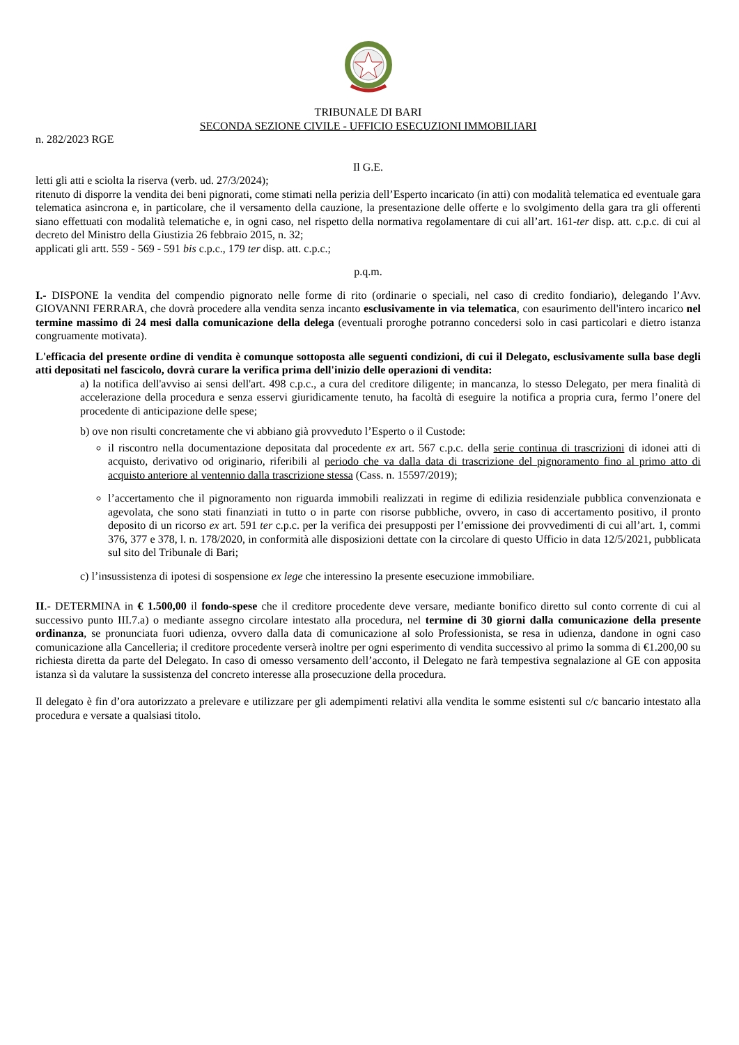TRIBUNALE DI BARI
SECONDA SEZIONE CIVILE - UFFICIO ESECUZIONI IMMOBILIARI
n. 282/2023 RGE
Il G.E.
letti gli atti e sciolta la riserva (verb. ud. 27/3/2024);
ritenuto di disporre la vendita dei beni pignorati, come stimati nella perizia dell’Esperto incaricato (in atti) con modalità telematica ed eventuale gara telematica asincrona e, in particolare, che il versamento della cauzione, la presentazione delle offerte e lo svolgimento della gara tra gli offerenti siano effettuati con modalità telematiche e, in ogni caso, nel rispetto della normativa regolamentare di cui all’art. 161-ter disp. att. c.p.c. di cui al decreto del Ministro della Giustizia 26 febbraio 2015, n. 32;
applicati gli artt. 559 - 569 - 591 bis c.p.c., 179 ter disp. att. c.p.c.;
p.q.m.
I.- DISPONE la vendita del compendio pignorato nelle forme di rito (ordinarie o speciali, nel caso di credito fondiario), delegando l’Avv. GIOVANNI FERRARA, che dovrà procedere alla vendita senza incanto esclusivamente in via telematica, con esaurimento dell'intero incarico nel termine massimo di 24 mesi dalla comunicazione della delega (eventuali proroghe potranno concedersi solo in casi particolari e dietro istanza congruamente motivata).
L'efficacia del presente ordine di vendita è comunque sottoposta alle seguenti condizioni, di cui il Delegato, esclusivamente sulla base degli atti depositati nel fascicolo, dovrà curare la verifica prima dell'inizio delle operazioni di vendita:
a) la notifica dell'avviso ai sensi dell'art. 498 c.p.c., a cura del creditore diligente; in mancanza, lo stesso Delegato, per mera finalità di accelerazione della procedura e senza esservi giuridicamente tenuto, ha facoltà di eseguire la notifica a propria cura, fermo l’onere del procedente di anticipazione delle spese;
b) ove non risulti concretamente che vi abbiano già provveduto l’Esperto o il Custode:
il riscontro nella documentazione depositata dal procedente ex art. 567 c.p.c. della serie continua di trascrizioni di idonei atti di acquisto, derivativo od originario, riferibili al periodo che va dalla data di trascrizione del pignoramento fino al primo atto di acquisto anteriore al ventennio dalla trascrizione stessa (Cass. n. 15597/2019);
l’accertamento che il pignoramento non riguarda immobili realizzati in regime di edilizia residenziale pubblica convenzionata e agevolata, che sono stati finanziati in tutto o in parte con risorse pubbliche, ovvero, in caso di accertamento positivo, il pronto deposito di un ricorso ex art. 591 ter c.p.c. per la verifica dei presupposti per l’emissione dei provvedimenti di cui all’art. 1, commi 376, 377 e 378, l. n. 178/2020, in conformità alle disposizioni dettate con la circolare di questo Ufficio in data 12/5/2021, pubblicata sul sito del Tribunale di Bari;
c) l’insussistenza di ipotesi di sospensione ex lege che interessino la presente esecuzione immobiliare.
II.- DETERMINA in € 1.500,00 il fondo-spese che il creditore procedente deve versare, mediante bonifico diretto sul conto corrente di cui al successivo punto III.7.a) o mediante assegno circolare intestato alla procedura, nel termine di 30 giorni dalla comunicazione della presente ordinanza, se pronunciata fuori udienza, ovvero dalla data di comunicazione al solo Professionista, se resa in udienza, dandone in ogni caso comunicazione alla Cancelleria; il creditore procedente verserà inoltre per ogni esperimento di vendita successivo al primo la somma di €1.200,00 su richiesta diretta da parte del Delegato. In caso di omesso versamento dell’acconto, il Delegato ne farà tempestiva segnalazione al GE con apposita istanza sì da valutare la sussistenza del concreto interesse alla prosecuzione della procedura.
Il delegato è fin d’ora autorizzato a prelevare e utilizzare per gli adempimenti relativi alla vendita le somme esistenti sul c/c bancario intestato alla procedura e versate a qualsiasi titolo.